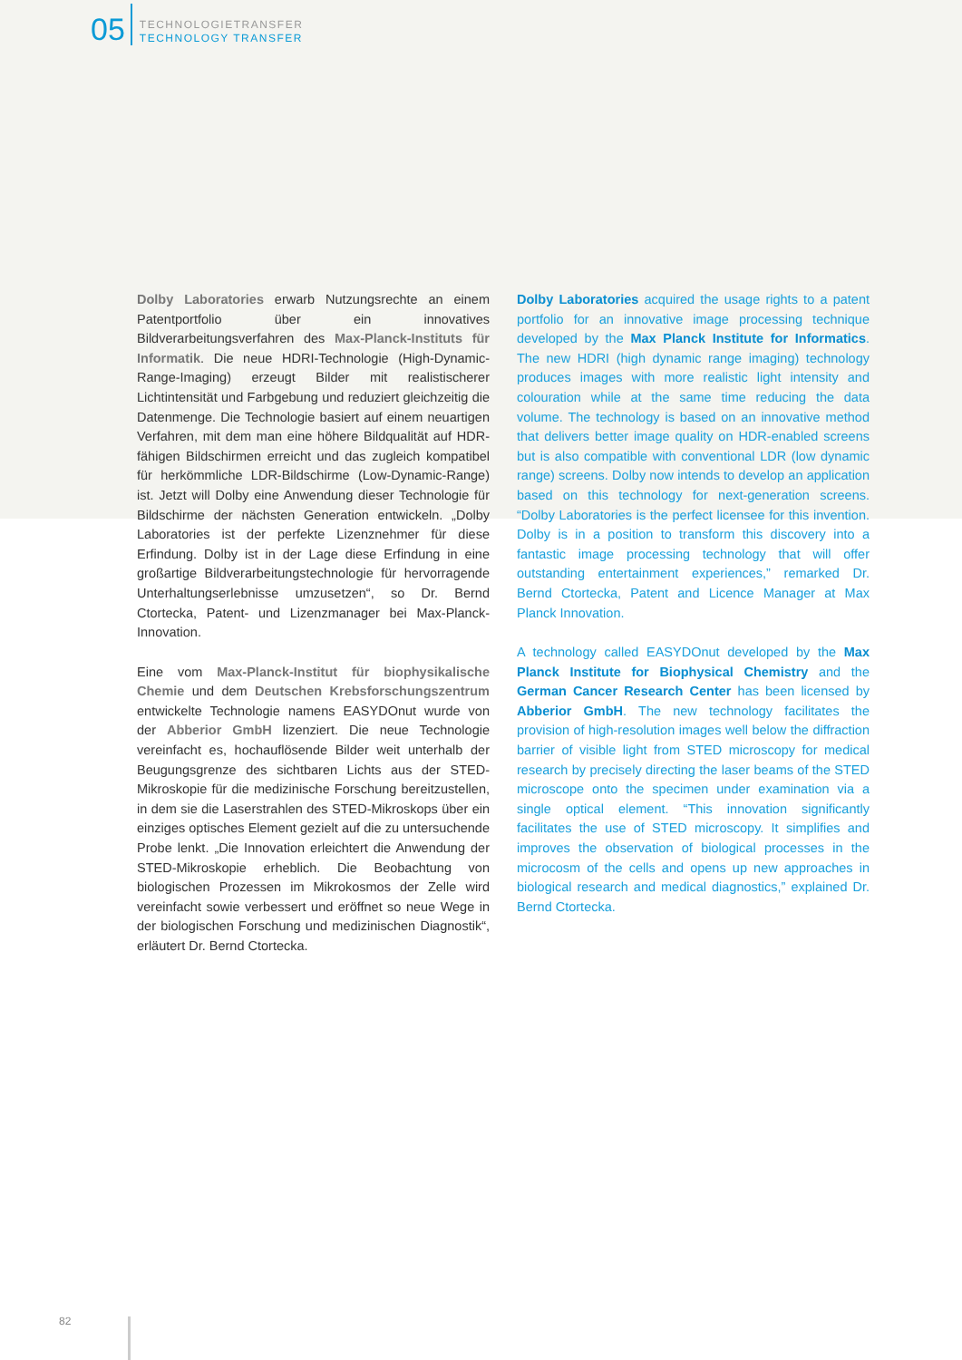05
TECHNOLOGIETRANSFER
TECHNOLOGY TRANSFER
Dolby Laboratories erwarb Nutzungsrechte an einem Patentportfolio über ein innovatives Bildverarbeitungsverfahren des Max-Planck-Instituts für Informatik. Die neue HDRI-Technologie (High-Dynamic-Range-Imaging) erzeugt Bilder mit realistischerer Lichtintensität und Farbgebung und reduziert gleichzeitig die Datenmenge. Die Technologie basiert auf einem neuartigen Verfahren, mit dem man eine höhere Bildqualität auf HDR-fähigen Bildschirmen erreicht und das zugleich kompatibel für herkömmliche LDR-Bildschirme (Low-Dynamic-Range) ist. Jetzt will Dolby eine Anwendung dieser Technologie für Bildschirme der nächsten Generation entwickeln. „Dolby Laboratories ist der perfekte Lizenznehmer für diese Erfindung. Dolby ist in der Lage diese Erfindung in eine großartige Bildverarbeitungstechnologie für hervorragende Unterhaltungserlebnisse umzusetzen“, so Dr. Bernd Ctortecka, Patent- und Lizenzmanager bei Max-Planck-Innovation.
Eine vom Max-Planck-Institut für biophysikalische Chemie und dem Deutschen Krebsforschungszentrum entwickelte Technologie namens EASYDOnut wurde von der Abberior GmbH lizenziert. Die neue Technologie vereinfacht es, hochauflösende Bilder weit unterhalb der Beugungsgrenze des sichtbaren Lichts aus der STED-Mikroskopie für die medizinische Forschung bereitzustellen, in dem sie die Laserstrahlen des STED-Mikroskops über ein einziges optisches Element gezielt auf die zu untersuchende Probe lenkt. „Die Innovation erleichtert die Anwendung der STED-Mikroskopie erheblich. Die Beobachtung von biologischen Prozessen im Mikrokosmos der Zelle wird vereinfacht sowie verbessert und eröffnet so neue Wege in der biologischen Forschung und medizinischen Diagnostik“, erläutert Dr. Bernd Ctortecka.
Dolby Laboratories acquired the usage rights to a patent portfolio for an innovative image processing technique developed by the Max Planck Institute for Informatics. The new HDRI (high dynamic range imaging) technology produces images with more realistic light intensity and colouration while at the same time reducing the data volume. The technology is based on an innovative method that delivers better image quality on HDR-enabled screens but is also compatible with conventional LDR (low dynamic range) screens. Dolby now intends to develop an application based on this technology for next-generation screens. “Dolby Laboratories is the perfect licensee for this invention. Dolby is in a position to transform this discovery into a fantastic image processing technology that will offer outstanding entertainment experiences,” remarked Dr. Bernd Ctortecka, Patent and Licence Manager at Max Planck Innovation.
A technology called EASYDOnut developed by the Max Planck Institute for Biophysical Chemistry and the German Cancer Research Center has been licensed by Abberior GmbH. The new technology facilitates the provision of high-resolution images well below the diffraction barrier of visible light from STED microscopy for medical research by precisely directing the laser beams of the STED microscope onto the specimen under examination via a single optical element. “This innovation significantly facilitates the use of STED microscopy. It simplifies and improves the observation of biological processes in the microcosm of the cells and opens up new approaches in biological research and medical diagnostics,” explained Dr. Bernd Ctortecka.
82